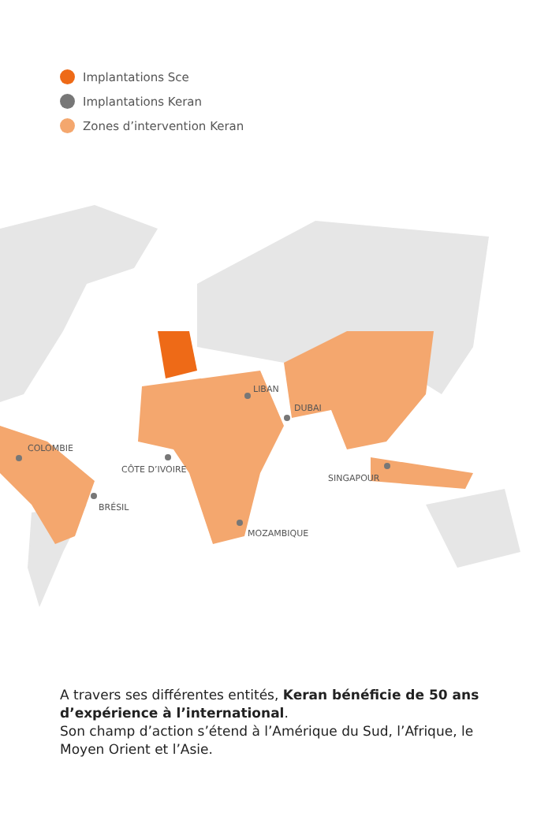Implantations Sce
Implantations Keran
Zones d’intervention Keran
LIBAN
DUBAI
COLOMBIE
CÔTE D’IVOIRE
SINGAPOUR
BRÉSIL
MOZAMBIQUE
A travers ses différentes entités, Keran bénéficie de 50 ans d’expérience à l’international.
Son champ d’action s’étend à l’Amérique du Sud, l’Afrique, le Moyen Orient et l’Asie.